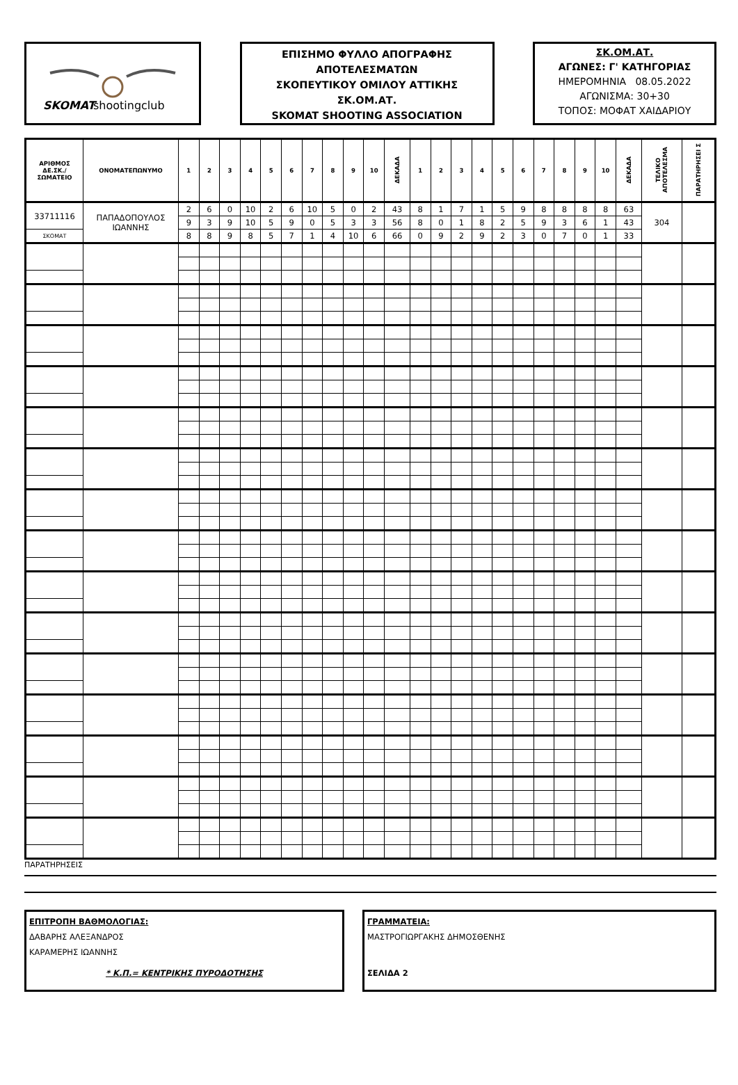SKOMAT
shootingclub
ΕΠΙΣΗΜΟ ΦΥΛΛΟ ΑΠΟΓΡΑΦΗΣ
ΑΠΟΤΕΛΕΣΜΑΤΩΝ
ΣΚΟΠΕΥΤΙΚΟΥ ΟΜΙΛΟΥ ΑΤΤΙΚΗΣ
ΣΚ.ΟΜ.ΑΤ.
SKOMAT SHOOTING ASSOCIATION
ΣΚ.ΟΜ.ΑΤ.
ΑΓΩΝΕΣ: Γ' ΚΑΤΗΓΟΡΙΑΣ
ΗΜΕΡΟΜΗΝΙΑ 08.05.2022
ΑΓΩΝΙΣΜΑ: 30+30
ΤΟΠΟΣ: ΜΟΦΑΤ ΧΑΙΔΑΡΙΟΥ
| ΑΡΙΘΜΟΣ ΔΕ.ΣΚ./ ΣΩΜΑΤΕΙΟ | ΟΝΟΜΑΤΕΠΩΝΥΜΟ | 1 | 2 | 3 | 4 | 5 | 6 | 7 | 8 | 9 | 10 | ΔΕΚΑΔΑ | 1 | 2 | 3 | 4 | 5 | 6 | 7 | 8 | 9 | 10 | ΔΕΚΑΔΑ | ΤΕΛΙΚΟ ΑΠΟΤΕΛΕΣΜΑ | ΠΑΡΑΤΗΡΗΣΕΙ Σ |
| --- | --- | --- | --- | --- | --- | --- | --- | --- | --- | --- | --- | --- | --- | --- | --- | --- | --- | --- | --- | --- | --- | --- | --- | --- | --- |
| 33711116 | ΠΑΠΑΔΟΠΟΥΛΟΣ ΙΩΑΝΝΗΣ | 2 | 6 | 0 | 10 | 2 | 6 | 10 | 5 | 0 | 2 | 43 | 8 | 1 | 7 | 1 | 5 | 9 | 8 | 8 | 8 | 8 | 63 | 304 | |
| | | 9 | 3 | 9 | 10 | 5 | 9 | 0 | 5 | 3 | 3 | 56 | 8 | 0 | 1 | 8 | 2 | 5 | 9 | 3 | 6 | 1 | 43 | | |
| ΣΚΟΜΑΤ | | 8 | 8 | 9 | 8 | 5 | 7 | 1 | 4 | 10 | 6 | 66 | 0 | 9 | 2 | 9 | 2 | 3 | 0 | 7 | 0 | 1 | 33 | | |
ΠΑΡΑΤΗΡΗΣΕΙΣ
ΕΠΙΤΡΟΠΗ ΒΑΘΜΟΛΟΓΙΑΣ:
ΔΑΒΑΡΗΣ ΑΛΕΞΑΝΔΡΟΣ
ΚΑΡΑΜΕΡΗΣ ΙΩΑΝΝΗΣ
* Κ.Π.= ΚΕΝΤΡΙΚΗΣ ΠΥΡΟΔΟΤΗΣΗΣ
ΓΡΑΜΜΑΤΕΙΑ:
ΜΑΣΤΡΟΓΙΩΡΓΑΚΗΣ ΔΗΜΟΣΘΕΝΗΣ
ΣΕΛΙΔΑ 2